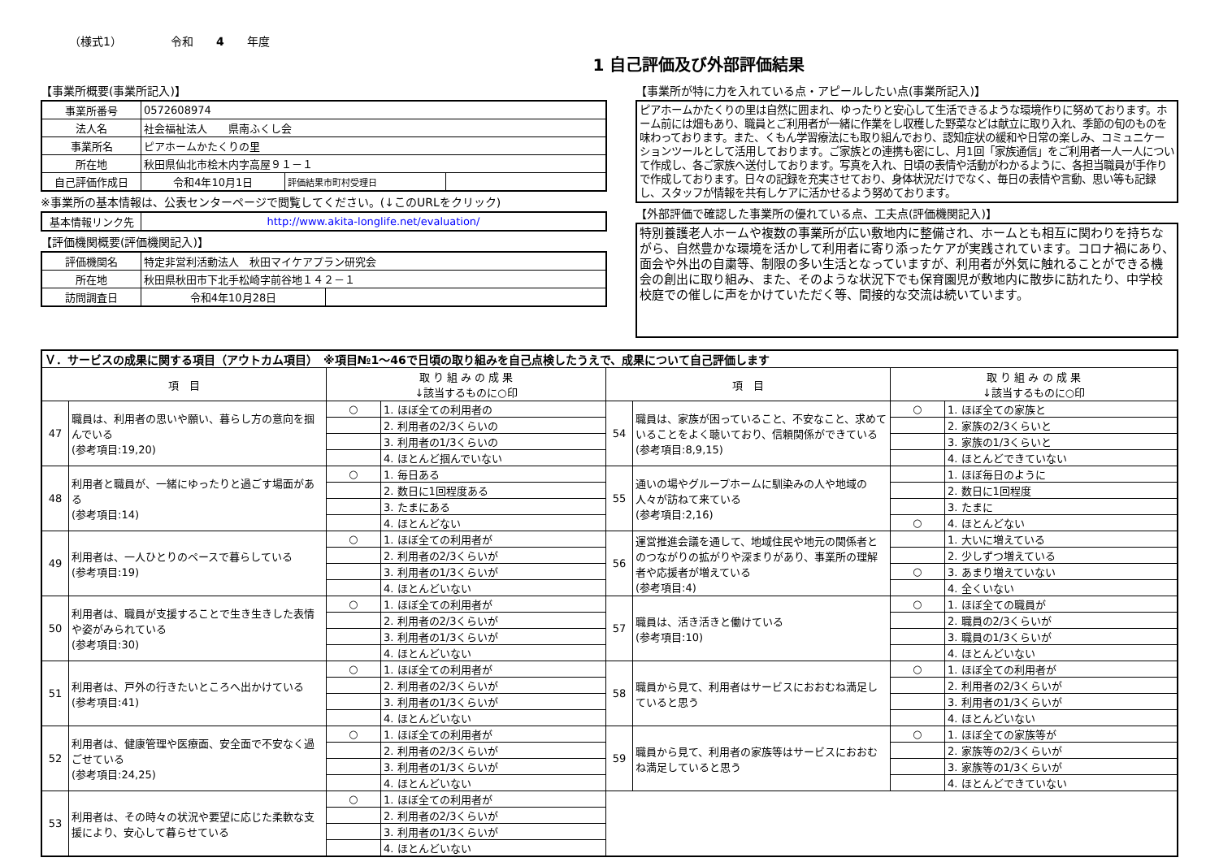（様式1） 令和　　4　　年度
1 自己評価及び外部評価結果
【事業所概要(事業所記入)】
| 事業所番号 | 0572608974 | | |
| 法人名 | 社会福祉法人 県南ふくし会 | | |
| 事業所名 | ピアホームかたくりの里 | | |
| 所在地 | 秋田県仙北市桧木内字高屋９１－１ | | |
| 自己評価作成日 | 令和4年10月1日 | 評価結果市町村受理日 | |
※事業所の基本情報は、公表センターページで閲覧してください。(↓このURLをクリック)
| 基本情報リンク先 | http://www.akita-longlife.net/evaluation/ |
【評価機関概要(評価機関記入)】
| 評価機関名 | 特定非営利活動法人 秋田マイケアプラン研究会 | |
| 所在地 | 秋田県秋田市下北手松崎字前谷地１４２－１ | |
| 訪問調査日 | 令和4年10月28日 | |
【事業所が特に力を入れている点・アピールしたい点(事業所記入)】
ピアホームかたくりの里は自然に囲まれ、ゆったりと安心して生活できるような環境作りに努めております。ホーム前には畑もあり、職員とご利用者が一緒に作業をし収穫した野菜などは献立に取り入れ、季節の旬のものを味わっております。また、くもん学習療法にも取り組んでおり、認知症状の緩和や日常の楽しみ、コミュニケーションツールとして活用しております。ご家族との連携も密にし、月1回「家族通信」をご利用者一人一人について作成し、各ご家族へ送付しております。写真を入れ、日頃の表情や活動がわかるように、各担当職員が手作りで作成しております。日々の記録を充実させており、身体状況だけでなく、毎日の表情や言動、思い等も記録し、スタッフが情報を共有しケアに活かせるよう努めております。
【外部評価で確認した事業所の優れている点、工夫点(評価機関記入)】
特別養護老人ホームや複数の事業所が広い敷地内に整備され、ホームとも相互に関わりを持ちながら、自然豊かな環境を活かして利用者に寄り添ったケアが実践されています。コロナ禍にあり、面会や外出の自粛等、制限の多い生活となっていますが、利用者が外気に触れることができる機会の創出に取り組み、また、そのような状況下でも保育園児が敷地内に散歩に訪れたり、中学校校庭での催しに声をかけていただく等、間接的な交流は続いています。
| Ｖ．サービスの成果に関する項目（アウトカム項目） ※項目№1～46で日頃の取り組みを自己点検したうえで、成果について自己評価します | | | | | | | |
| 項 目 | | 取 り 組 み の 成 果 ↓該当するものに○印 | | 項 目 | | 取 り 組 み の 成 果 ↓該当するものに○印 | |
| 47 | 職員は、利用者の思いや願い、暮らし方の意向を掴んでいる (参考項目:19,20) | ○ | 1. ほぼ全ての利用者の | 54 | 職員は、家族が困っていること、不安なこと、求めていることをよく聴いており、信頼関係ができている (参考項目:8,9,15) | ○ | 1. ほぼ全ての家族と |
| | | | 2. 利用者の2/3くらいの | | | | 2. 家族の2/3くらいと |
| | | | 3. 利用者の1/3くらいの | | | | 3. 家族の1/3くらいと |
| | | | 4. ほとんど掴んでいない | | | | 4. ほとんどできていない |
| 48 | 利用者と職員が、一緒にゆったりと過ごす場面がある (参考項目:14) | ○ | 1. 毎日ある | 55 | 通いの場やグループホームに馴染みの人や地域の人々が訪ねて来ている (参考項目:2,16) | | 1. ほぼ毎日のように |
| | | | 2. 数日に1回程度ある | | | | 2. 数日に1回程度 |
| | | | 3. たまにある | | | | 3. たまに |
| | | | 4. ほとんどない | | | ○ | 4. ほとんどない |
| 49 | 利用者は、一人ひとりのペースで暮らしている (参考項目:19) | ○ | 1. ほぼ全ての利用者が | 56 | 運営推進会議を通して、地域住民や地元の関係者とのつながりの拡がりや深まりがあり、事業所の理解者や応援者が増えている (参考項目:4) | | 1. 大いに増えている |
| | | | 2. 利用者の2/3くらいが | | | | 2. 少しずつ増えている |
| | | | 3. 利用者の1/3くらいが | | | ○ | 3. あまり増えていない |
| | | | 4. ほとんどいない | | | | 4. 全くいない |
| 50 | 利用者は、職員が支援することで生き生きした表情や姿がみられている (参考項目:30) | ○ | 1. ほぼ全ての利用者が | 57 | 職員は、活き活きと働けている (参考項目:10) | ○ | 1. ほぼ全ての職員が |
| | | | 2. 利用者の2/3くらいが | | | | 2. 職員の2/3くらいが |
| | | | 3. 利用者の1/3くらいが | | | | 3. 職員の1/3くらいが |
| | | | 4. ほとんどいない | | | | 4. ほとんどいない |
| 51 | 利用者は、戸外の行きたいところへ出かけている (参考項目:41) | ○ | 1. ほぼ全ての利用者が | 58 | 職員から見て、利用者はサービスにおおむね満足していると思う | ○ | 1. ほぼ全ての利用者が |
| | | | 2. 利用者の2/3くらいが | | | | 2. 利用者の2/3くらいが |
| | | | 3. 利用者の1/3くらいが | | | | 3. 利用者の1/3くらいが |
| | | | 4. ほとんどいない | | | | 4. ほとんどいない |
| 52 | 利用者は、健康管理や医療面、安全面で不安なく過ごせている (参考項目:24,25) | ○ | 1. ほぼ全ての利用者が | 59 | 職員から見て、利用者の家族等はサービスにおおむね満足していると思う | ○ | 1. ほぼ全ての家族等が |
| | | | 2. 利用者の2/3くらいが | | | | 2. 家族等の2/3くらいが |
| | | | 3. 利用者の1/3くらいが | | | | 3. 家族等の1/3くらいが |
| | | | 4. ほとんどいない | | | | 4. ほとんどできていない |
| 53 | 利用者は、その時々の状況や要望に応じた柔軟な支援により、安心して暮らせている | ○ | 1. ほぼ全ての利用者が | | | | |
| | | | 2. 利用者の2/3くらいが | | | | |
| | | | 3. 利用者の1/3くらいが | | | | |
| | | | 4. ほとんどいない | | | | |